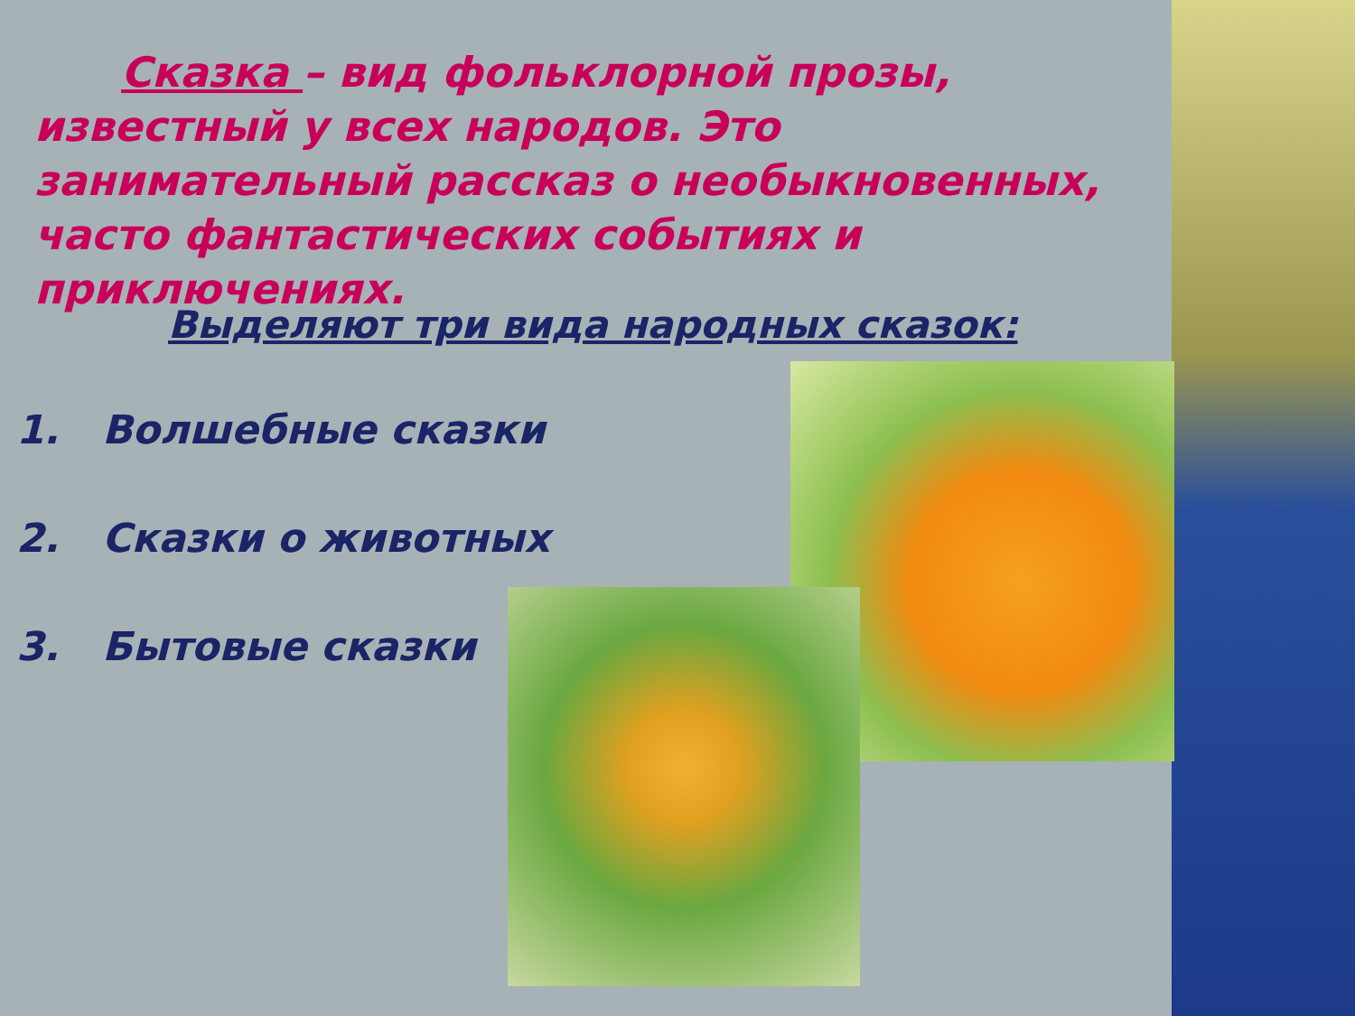Сказка – вид фольклорной прозы, известный у всех народов. Это занимательный рассказ о необыкновенных, часто фантастических событиях и приключениях.
Выделяют три вида народных сказок:
1. Волшебные сказки
2. Сказки о животных
3. Бытовые сказки